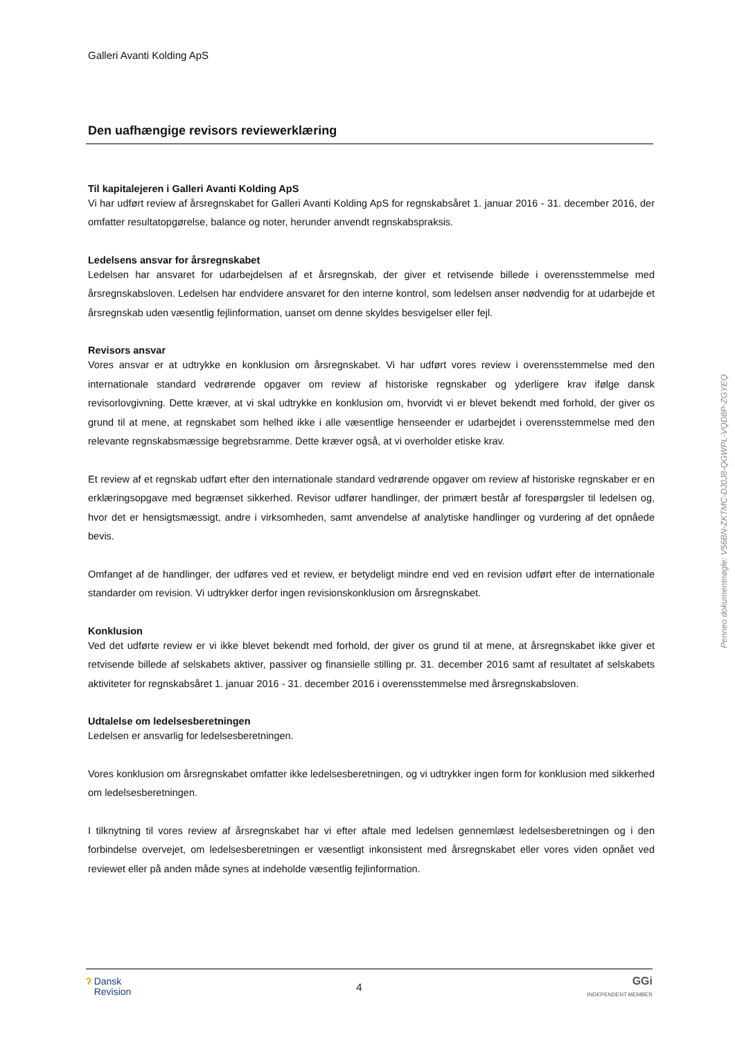Galleri Avanti Kolding ApS
Den uafhængige revisors reviewerklæring
Til kapitalejeren i Galleri Avanti Kolding ApS
Vi har udført review af årsregnskabet for Galleri Avanti Kolding ApS for regnskabsåret 1. januar 2016 - 31. december 2016, der omfatter resultatopgørelse, balance og noter, herunder anvendt regnskabspraksis.
Ledelsens ansvar for årsregnskabet
Ledelsen har ansvaret for udarbejdelsen af et årsregnskab, der giver et retvisende billede i overensstemmelse med årsregnskabsloven. Ledelsen har endvidere ansvaret for den interne kontrol, som ledelsen anser nødvendig for at udarbejde et årsregnskab uden væsentlig fejlinformation, uanset om denne skyldes besvigelser eller fejl.
Revisors ansvar
Vores ansvar er at udtrykke en konklusion om årsregnskabet. Vi har udført vores review i overensstemmelse med den internationale standard vedrørende opgaver om review af historiske regnskaber og yderligere krav ifølge dansk revisorlovgivning. Dette kræver, at vi skal udtrykke en konklusion om, hvorvidt vi er blevet bekendt med forhold, der giver os grund til at mene, at regnskabet som helhed ikke i alle væsentlige henseender er udarbejdet i overensstemmelse med den relevante regnskabsmæssige begrebsramme. Dette kræver også, at vi overholder etiske krav.
Et review af et regnskab udført efter den internationale standard vedrørende opgaver om review af historiske regnskaber er en erklæringsopgave med begrænset sikkerhed. Revisor udfører handlinger, der primært består af forespørgsler til ledelsen og, hvor det er hensigtsmæssigt, andre i virksomheden, samt anvendelse af analytiske handlinger og vurdering af det opnåede bevis.
Omfanget af de handlinger, der udføres ved et review, er betydeligt mindre end ved en revision udført efter de internationale standarder om revision. Vi udtrykker derfor ingen revisionskonklusion om årsregnskabet.
Konklusion
Ved det udførte review er vi ikke blevet bekendt med forhold, der giver os grund til at mene, at årsregnskabet ikke giver et retvisende billede af selskabets aktiver, passiver og finansielle stilling pr. 31. december 2016 samt af resultatet af selskabets aktiviteter for regnskabsåret 1. januar 2016 - 31. december 2016 i overensstemmelse med årsregnskabsloven.
Udtalelse om ledelsesberetningen
Ledelsen er ansvarlig for ledelsesberetningen.
Vores konklusion om årsregnskabet omfatter ikke ledelsesberetningen, og vi udtrykker ingen form for konklusion med sikkerhed om ledelsesberetningen.
I tilknytning til vores review af årsregnskabet har vi efter aftale med ledelsen gennemlæst ledelsesberetningen og i den forbindelse overvejet, om ledelsesberetningen er væsentligt inkonsistent med årsregnskabet eller vores viden opnået ved reviewet eller på anden måde synes at indeholde væsentlig fejlinformation.
ʔ Dansk
Revision
4
GGi
INDEPENDENT MEMBER
Penneo dokumentnøgle: V56BN-ZKTMC-DJ0J8-QGWPL-VQD8P-ZGYEQ